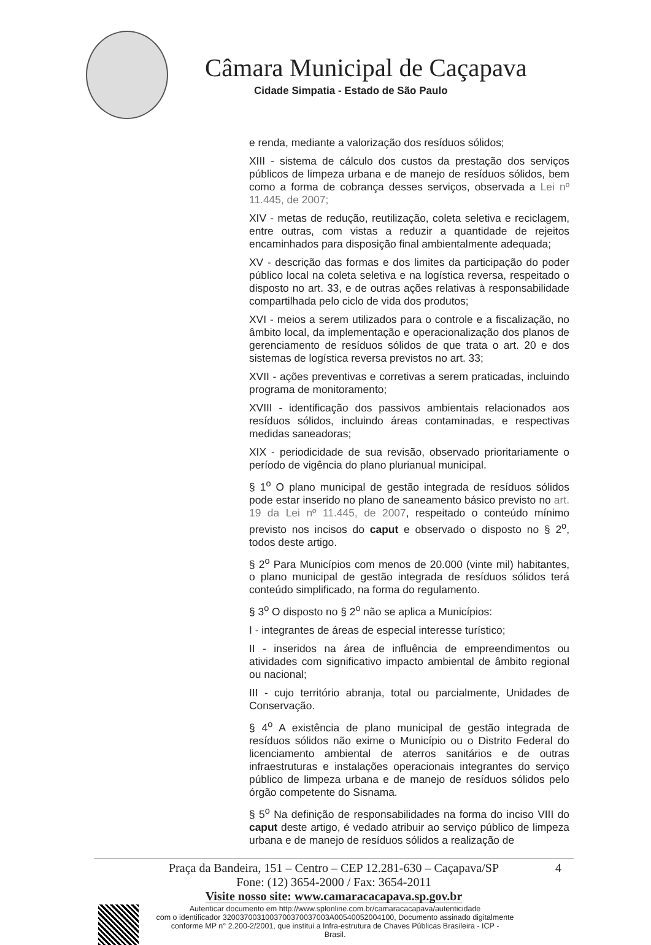Câmara Municipal de Caçapava
Cidade Simpatia - Estado de São Paulo
e renda, mediante a valorização dos resíduos sólidos;
XIII - sistema de cálculo dos custos da prestação dos serviços públicos de limpeza urbana e de manejo de resíduos sólidos, bem como a forma de cobrança desses serviços, observada a Lei nº 11.445, de 2007;
XIV - metas de redução, reutilização, coleta seletiva e reciclagem, entre outras, com vistas a reduzir a quantidade de rejeitos encaminhados para disposição final ambientalmente adequada;
XV - descrição das formas e dos limites da participação do poder público local na coleta seletiva e na logística reversa, respeitado o disposto no art. 33, e de outras ações relativas à responsabilidade compartilhada pelo ciclo de vida dos produtos;
XVI - meios a serem utilizados para o controle e a fiscalização, no âmbito local, da implementação e operacionalização dos planos de gerenciamento de resíduos sólidos de que trata o art. 20 e dos sistemas de logística reversa previstos no art. 33;
XVII - ações preventivas e corretivas a serem praticadas, incluindo programa de monitoramento;
XVIII - identificação dos passivos ambientais relacionados aos resíduos sólidos, incluindo áreas contaminadas, e respectivas medidas saneadoras;
XIX - periodicidade de sua revisão, observado prioritariamente o período de vigência do plano plurianual municipal.
§ 1<sup>o</sup> O plano municipal de gestão integrada de resíduos sólidos pode estar inserido no plano de saneamento básico previsto no art. 19 da Lei nº 11.445, de 2007, respeitado o conteúdo mínimo previsto nos incisos do caput e observado o disposto no § 2<sup>o</sup>, todos deste artigo.
§ 2<sup>o</sup> Para Municípios com menos de 20.000 (vinte mil) habitantes, o plano municipal de gestão integrada de resíduos sólidos terá conteúdo simplificado, na forma do regulamento.
§ 3<sup>o</sup> O disposto no § 2<sup>o</sup> não se aplica a Municípios:
I - integrantes de áreas de especial interesse turístico;
II - inseridos na área de influência de empreendimentos ou atividades com significativo impacto ambiental de âmbito regional ou nacional;
III - cujo território abranja, total ou parcialmente, Unidades de Conservação.
§ 4<sup>o</sup> A existência de plano municipal de gestão integrada de resíduos sólidos não exime o Município ou o Distrito Federal do licenciamento ambiental de aterros sanitários e de outras infraestruturas e instalações operacionais integrantes do serviço público de limpeza urbana e de manejo de resíduos sólidos pelo órgão competente do Sisnama.
§ 5<sup>o</sup> Na definição de responsabilidades na forma do inciso VIII do caput deste artigo, é vedado atribuir ao serviço público de limpeza urbana e de manejo de resíduos sólidos a realização de
4 Praça da Bandeira, 151 – Centro – CEP 12.281-630 – Caçapava/SP
Fone: (12) 3654-2000 / Fax: 3654-2011
Visite nosso site: www.camaracacapava.sp.gov.br
Autenticar documento em http://www.splonline.com.br/camaracacapava/autenticidade
com o identificador 3200370031003700370037003A00540052004100, Documento assinado digitalmente
conforme MP n° 2.200-2/2001, que institui a Infra-estrutura de Chaves Públicas Brasileira - ICP -
Brasil.